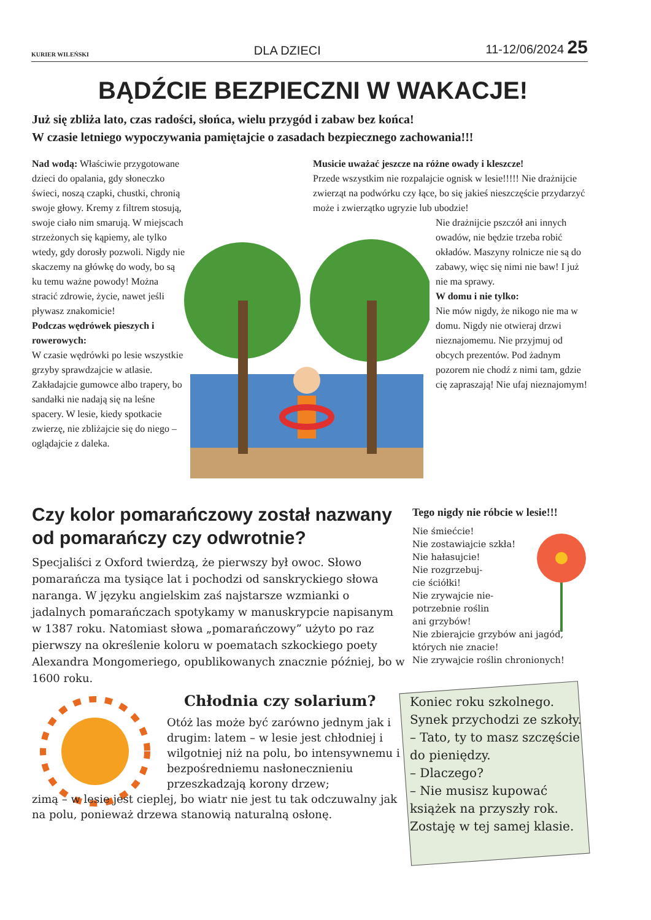KURIER WILEŃSKI DLA DZIECI 11-12/06/2024 25
BĄDŹCIE BEZPIECZNI W WAKACJE!
Już się zbliża lato, czas radości, słońca, wielu przygód i zabaw bez końca!
W czasie letniego wypoczywania pamiętajcie o zasadach bezpiecznego zachowania!!!
Nad wodą: Właściwie przygotowane dzieci do opalania, gdy słoneczko świeci, noszą czapki, chustki, chronią swoje głowy. Kremy z filtrem stosują, swoje ciało nim smarują. W miejscach strzeżonych się kąpiemy, ale tylko wtedy, gdy dorosły pozwoli. Nigdy nie skaczemy na główkę do wody, bo są ku temu ważne powody! Można stracić zdrowie, życie, nawet jeśli pływasz znakomicie!
Podczas wędrówek pieszych i rowerowych:
W czasie wędrówki po lesie wszystkie grzyby sprawdzajcie w atlasie. Zakładajcie gumowce albo trapery, bo sandałki nie nadają się na leśne spacery. W lesie, kiedy spotkacie zwierzę, nie zbliżajcie się do niego – oglądajcie z daleka.
Musicie uważać jeszcze na różne owady i kleszcze!
Przede wszystkim nie rozpalajcie ognisk w lesie!!!!! Nie drażnijcie zwierząt na podwórku czy łące, bo się jakieś nieszczęście przydarzyć może i zwierzątko ugryzie lub ubodzie!
Nie drażnijcie pszczół ani innych owadów, nie będzie trzeba robić okładów. Maszyny rolnicze nie są do zabawy, więc się nimi nie baw! I już nie ma sprawy.
W domu i nie tylko:
Nie mów nigdy, że nikogo nie ma w domu. Nigdy nie otwieraj drzwi nieznajomemu. Nie przyjmuj od obcych prezentów. Pod żadnym pozorem nie chodź z nimi tam, gdzie cię zapraszają! Nie ufaj nieznajomym!
Czy kolor pomarańczowy został nazwany od pomarańczy czy odwrotnie?
Specjaliści z Oxford twierdzą, że pierwszy był owoc. Słowo pomarańcza ma tysiące lat i pochodzi od sanskryckiego słowa naranga. W języku angielskim zaś najstarsze wzmianki o jadalnych pomarańczach spotykamy w manuskrypcie napisanym w 1387 roku. Natomiast słowa „pomarańczowy” użyto po raz pierwszy na określenie koloru w poematach szkockiego poety Alexandra Mongomeriego, opublikowanych znacznie później, bo w 1600 roku.
Chłodnia czy solarium?
Otóż las może być zarówno jednym jak i drugim: latem – w lesie jest chłodniej i wilgotniej niż na polu, bo intensywnemu i bezpośredniemu nasłonecznieniu przeszkadzają korony drzew;
zimą – w lesie jest cieplej, bo wiatr nie jest tu tak odczuwalny jak na polu, ponieważ drzewa stanowią naturalną osłonę.
Tego nigdy nie róbcie w lesie!!!
Nie śmiećcie!
Nie zostawiajcie szkła!
Nie hałasujcie!
Nie rozgrzebuj-
cie ściółki!
Nie zrywajcie nie-
potrzebnie roślin
ani grzybów!
Nie zbierajcie grzybów ani jagód, których nie znacie!
Nie zrywajcie roślin chronionych!
Koniec roku szkolnego. Synek przychodzi ze szkoły.
– Tato, ty to masz szczęście do pieniędzy.
– Dlaczego?
– Nie musisz kupować książek na przyszły rok. Zostaję w tej samej klasie.